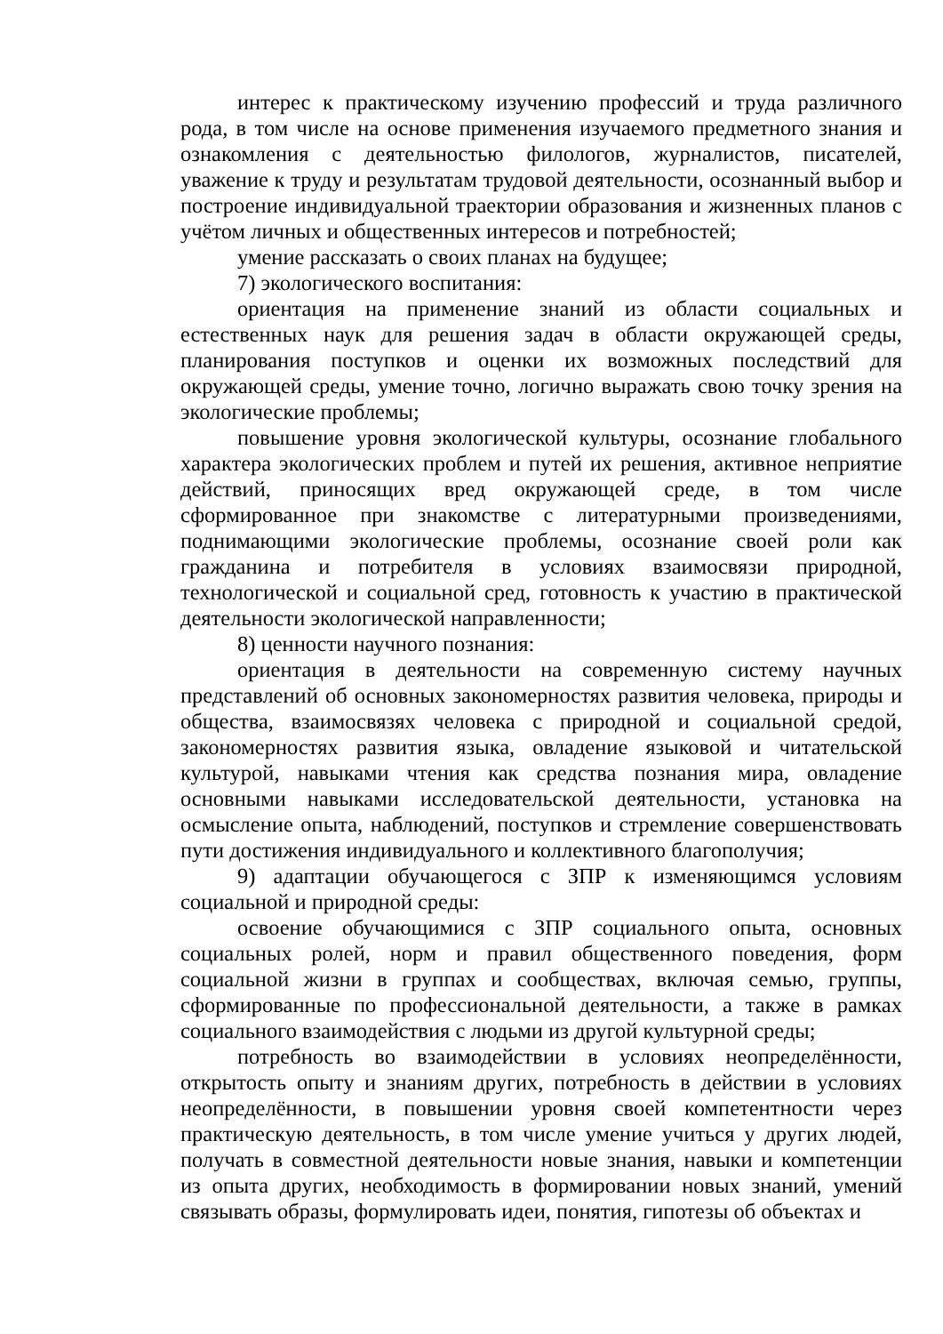интерес к практическому изучению профессий и труда различного рода, в том числе на основе применения изучаемого предметного знания и ознакомления с деятельностью филологов, журналистов, писателей, уважение к труду и результатам трудовой деятельности, осознанный выбор и построение индивидуальной траектории образования и жизненных планов с учётом личных и общественных интересов и потребностей;
умение рассказать о своих планах на будущее;
7) экологического воспитания:
ориентация на применение знаний из области социальных и естественных наук для решения задач в области окружающей среды, планирования поступков и оценки их возможных последствий для окружающей среды, умение точно, логично выражать свою точку зрения на экологические проблемы;
повышение уровня экологической культуры, осознание глобального характера экологических проблем и путей их решения, активное неприятие действий, приносящих вред окружающей среде, в том числе сформированное при знакомстве с литературными произведениями, поднимающими экологические проблемы, осознание своей роли как гражданина и потребителя в условиях взаимосвязи природной, технологической и социальной сред, готовность к участию в практической деятельности экологической направленности;
8) ценности научного познания:
ориентация в деятельности на современную систему научных представлений об основных закономерностях развития человека, природы и общества, взаимосвязях человека с природной и социальной средой, закономерностях развития языка, овладение языковой и читательской культурой, навыками чтения как средства познания мира, овладение основными навыками исследовательской деятельности, установка на осмысление опыта, наблюдений, поступков и стремление совершенствовать пути достижения индивидуального и коллективного благополучия;
9) адаптации обучающегося с ЗПР к изменяющимся условиям социальной и природной среды:
освоение обучающимися с ЗПР социального опыта, основных социальных ролей, норм и правил общественного поведения, форм социальной жизни в группах и сообществах, включая семью, группы, сформированные по профессиональной деятельности, а также в рамках социального взаимодействия с людьми из другой культурной среды;
потребность во взаимодействии в условиях неопределённости, открытость опыту и знаниям других, потребность в действии в условиях неопределённости, в повышении уровня своей компетентности через практическую деятельность, в том числе умение учиться у других людей, получать в совместной деятельности новые знания, навыки и компетенции из опыта других, необходимость в формировании новых знаний, умений связывать образы, формулировать идеи, понятия, гипотезы об объектах и